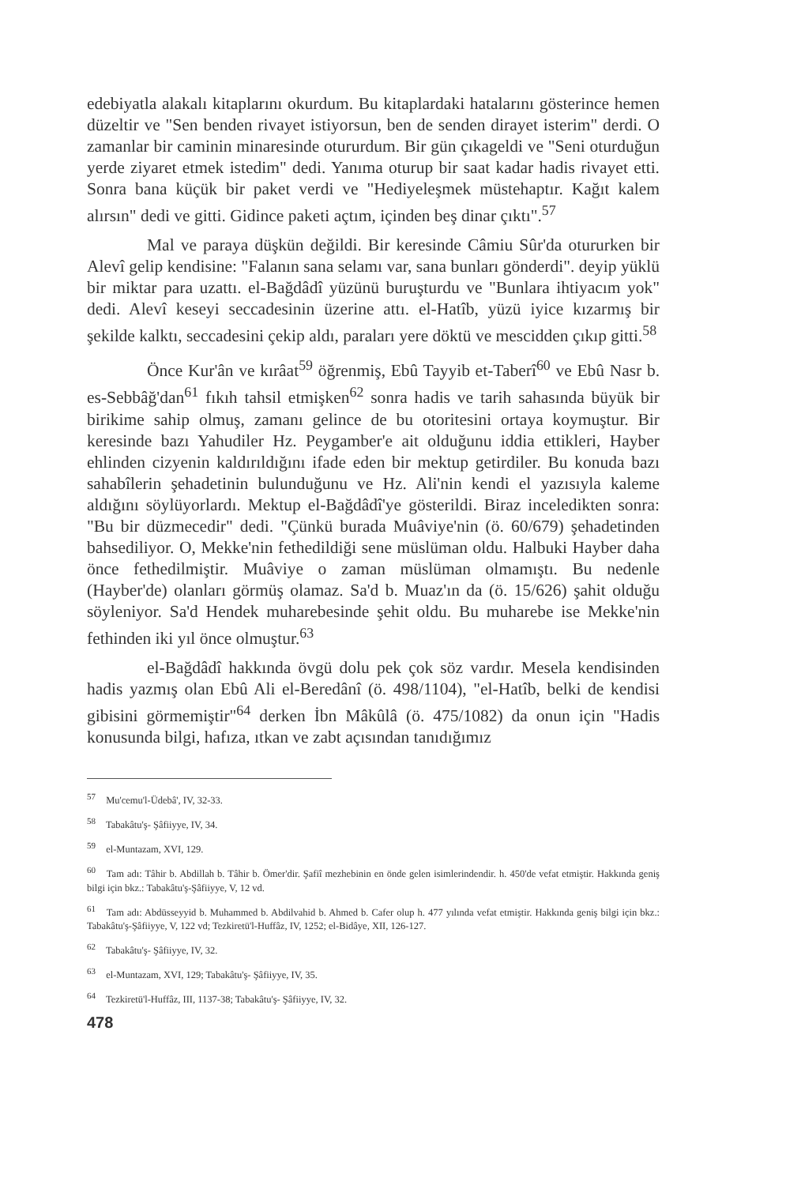edebiyatla alakalı kitaplarını okurdum. Bu kitaplardaki hatalarını gösterince hemen düzeltir ve "Sen benden rivayet istiyorsun, ben de senden dirayet isterim" derdi. O zamanlar bir caminin minaresinde otururdum. Bir gün çıkageldi ve "Seni oturduğun yerde ziyaret etmek istedim" dedi. Yanıma oturup bir saat kadar hadis rivayet etti. Sonra bana küçük bir paket verdi ve "Hediyeleşmek müstehaptır. Kağıt kalem alırsın" dedi ve gitti. Gidince paketi açtım, içinden beş dinar çıktı".<sup>57</sup>
Mal ve paraya düşkün değildi. Bir keresinde Câmiu Sûr'da otururken bir Alevî gelip kendisine: "Falanın sana selamı var, sana bunları gönderdi". deyip yüklü bir miktar para uzattı. el-Bağdâdî yüzünü buruşturdu ve "Bunlara ihtiyacım yok" dedi. Alevî keseyi seccadesinin üzerine attı. el-Hatîb, yüzü iyice kızarmış bir şekilde kalktı, seccadesini çekip aldı, paraları yere döktü ve mescidden çıkıp gitti.<sup>58</sup>
Önce Kur'ân ve kırâat<sup>59</sup> öğrenmiş, Ebû Tayyib et-Taberî<sup>60</sup> ve Ebû Nasr b. es-Sebbâğ'dan<sup>61</sup> fıkıh tahsil etmişken<sup>62</sup> sonra hadis ve tarih sahasında büyük bir birikime sahip olmuş, zamanı gelince de bu otoritesini ortaya koymuştur. Bir keresinde bazı Yahudiler Hz. Peygamber'e ait olduğunu iddia ettikleri, Hayber ehlinden cizyenin kaldırıldığını ifade eden bir mektup getirdiler. Bu konuda bazı sahabîlerin şehadetinin bulunduğunu ve Hz. Ali'nin kendi el yazısıyla kaleme aldığını söylüyorlardı. Mektup el-Bağdâdî'ye gösterildi. Biraz inceledikten sonra: "Bu bir düzmecedir" dedi. "Çünkü burada Muâviye'nin (ö. 60/679) şehadetinden bahsediliyor. O, Mekke'nin fethedildiği sene müslüman oldu. Halbuki Hayber daha önce fethedilmiştir. Muâviye o zaman müslüman olmamıştı. Bu nedenle (Hayber'de) olanları görmüş olamaz. Sa'd b. Muaz'ın da (ö. 15/626) şahit olduğu söyleniyor. Sa'd Hendek muharebesinde şehit oldu. Bu muharebe ise Mekke'nin fethinden iki yıl önce olmuştur.<sup>63</sup>
el-Bağdâdî hakkında övgü dolu pek çok söz vardır. Mesela kendisinden hadis yazmış olan Ebû Ali el-Beredânî (ö. 498/1104), "el-Hatîb, belki de kendisi gibisini görmemiştir"<sup>64</sup> derken İbn Mâkûlâ (ö. 475/1082) da onun için "Hadis konusunda bilgi, hafıza, ıtkan ve zabt açısından tanıdığımız
<sup>57</sup> Mu'cemu'l-Üdebâ', IV, 32-33.
<sup>58</sup> Tabakâtu'ş- Şâfiiyye, IV, 34.
<sup>59</sup> el-Muntazam, XVI, 129.
<sup>60</sup> Tam adı: Tâhir b. Abdillah b. Tâhir b. Ömer'dir. Şafiî mezhebinin en önde gelen isimlerindendir. h. 450'de vefat etmiştir. Hakkında geniş bilgi için bkz.: Tabakâtu'ş-Şâfiiyye, V, 12 vd.
<sup>61</sup> Tam adı: Abdüsseyyid b. Muhammed b. Abdilvahid b. Ahmed b. Cafer olup h. 477 yılında vefat etmiştir. Hakkında geniş bilgi için bkz.: Tabakâtu'ş-Şâfiiyye, V, 122 vd; Tezkiretü'l-Huffâz, IV, 1252; el-Bidâye, XII, 126-127.
<sup>62</sup> Tabakâtu'ş- Şâfiiyye, IV, 32.
<sup>63</sup> el-Muntazam, XVI, 129; Tabakâtu'ş- Şâfiiyye, IV, 35.
<sup>64</sup> Tezkiretü'l-Huffâz, III, 1137-38; Tabakâtu'ş- Şâfiiyye, IV, 32.
478